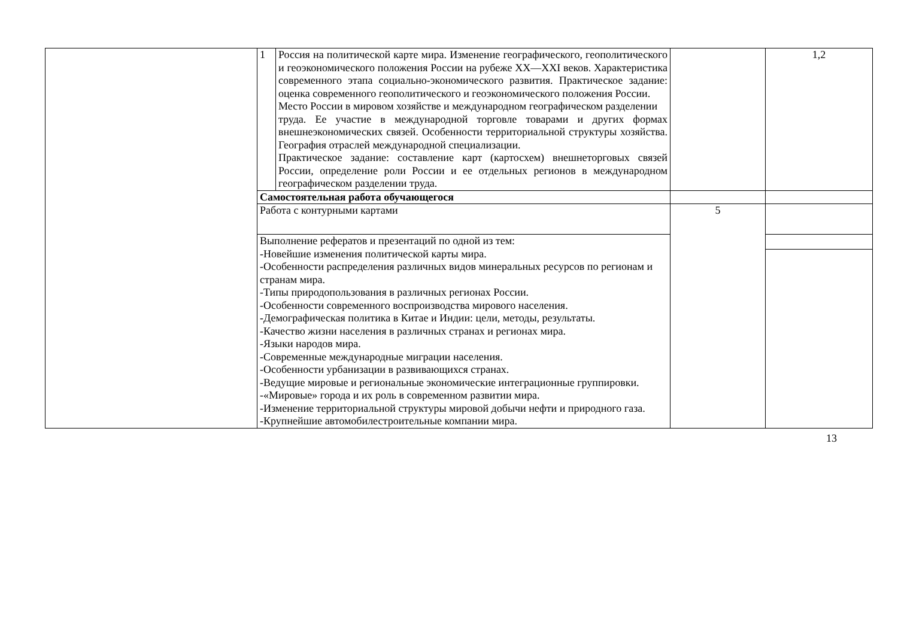| | 1 | Россия на политической карте мира. Изменение географического, геополитического и геоэкономического положения России на рубеже XX—XXI веков. Характеристика современного этапа социально-экономического развития. Практическое задание: оценка современного геополитического и геоэкономического положения России. Место России в мировом хозяйстве и международном географическом разделении труда. Ее участие в международной торговле товарами и других формах внешнеэкономических связей. Особенности территориальной структуры хозяйства. География отраслей международной специализации. Практическое задание: составление карт (картосхем) внешнеторговых связей России, определение роли России и ее отдельных регионов в международном географическом разделении труда. | | 1,2 |
| | Самостоятельная работа обучающегося | | | |
| | Работа с контурными картами | | 5 | |
| | Выполнение рефератов и презентаций по одной из тем: -Новейшие изменения политической карты мира. -Особенности распределения различных видов минеральных ресурсов по регионам и странам мира. -Типы природопользования в различных регионах России. -Особенности современного воспроизводства мирового населения. -Демографическая политика в Китае и Индии: цели, методы, результаты. -Качество жизни населения в различных странах и регионах мира. -Языки народов мира. -Современные международные миграции населения. -Особенности урбанизации в развивающихся странах. -Ведущие мировые и региональные экономические интеграционные группировки. -«Мировые» города и их роль в современном развитии мира. -Изменение территориальной структуры мировой добычи нефти и природного газа. -Крупнейшие автомобилестроительные компании мира. | | | |
13